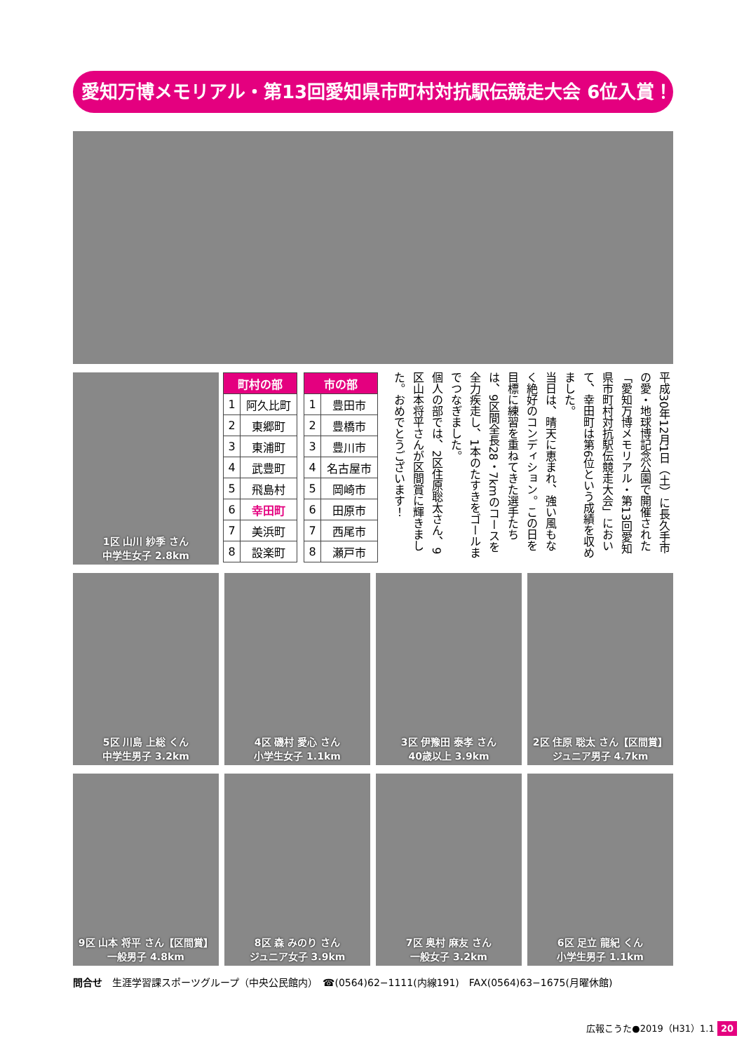愛知万博メモリアル・第13回愛知県市町村対抗駅伝競走大会 6位入賞！
1区 山川 紗季 さん
中学生女子 2.8km
| 町村の部 | |
| --- | --- |
| 1 | 阿久比町 |
| 2 | 東郷町 |
| 3 | 東浦町 |
| 4 | 武豊町 |
| 5 | 飛島村 |
| 6 | 幸田町 |
| 7 | 美浜町 |
| 8 | 設楽町 |
| 市の部 | |
| --- | --- |
| 1 | 豊田市 |
| 2 | 豊橋市 |
| 3 | 豊川市 |
| 4 | 名古屋市 |
| 5 | 岡崎市 |
| 6 | 田原市 |
| 7 | 西尾市 |
| 8 | 瀬戸市 |
平成30年12月1日（土）に長久手市の愛・地球博記念公園で開催された「愛知万博メモリアル・第13回愛知県市町村対抗駅伝競走大会」において、幸田町は第6位という成績を収めました。
当日は、晴天に恵まれ、強い風もなく絶好のコンディション。この日を目標に練習を重ねてきた選手たちは、9区間全長28・7kmのコースを全力疾走し、1本のたすきをゴールまでつなぎました。
個人の部では、2区住原聡太さん、9区山本将平さんが区間賞に輝きました。おめでとうございます！
5区 川島 上総 くん
中学生男子 3.2km
4区 磯村 愛心 さん
小学生女子 1.1km
3区 伊豫田 泰孝 さん
40歳以上 3.9km
2区 住原 聡太 さん【区間賞】
ジュニア男子 4.7km
9区 山本 将平 さん【区間賞】
一般男子 4.8km
8区 森 みのり さん
ジュニア女子 3.9km
7区 奥村 麻友 さん
一般女子 3.2km
6区 足立 龍紀 くん
小学生男子 1.1km
問合せ　生涯学習課スポーツグループ（中央公民館内）　☎(0564)62−1111(内線191)　FAX(0564)63−1675(月曜休館)
広報こうた●2019（H31）1.1 20